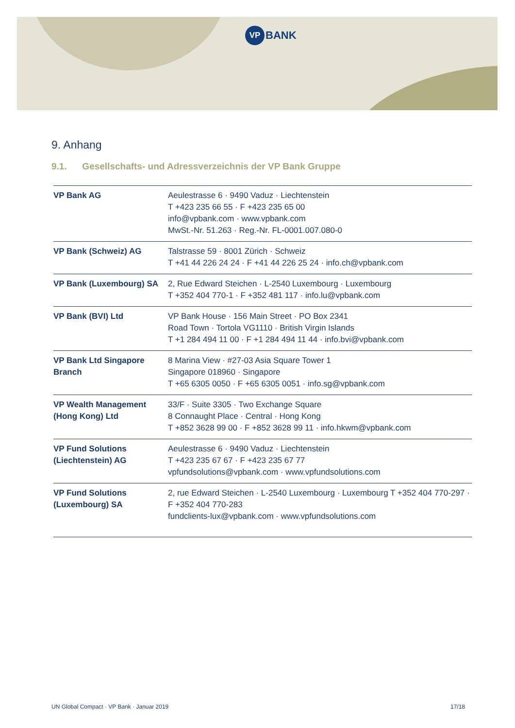VP BANK
9. Anhang
9.1. Gesellschafts- und Adressverzeichnis der VP Bank Gruppe
| VP Bank AG | Aeulestrasse 6 · 9490 Vaduz · Liechtenstein T +423 235 66 55 · F +423 235 65 00 info@vpbank.com · www.vpbank.com MwSt.-Nr. 51.263 · Reg.-Nr. FL-0001.007.080-0 |
| VP Bank (Schweiz) AG | Talstrasse 59 · 8001 Zürich · Schweiz T +41 44 226 24 24 · F +41 44 226 25 24 · info.ch@vpbank.com |
| VP Bank (Luxembourg) SA | 2, Rue Edward Steichen · L-2540 Luxembourg · Luxembourg T +352 404 770-1 · F +352 481 117 · info.lu@vpbank.com |
| VP Bank (BVI) Ltd | VP Bank House · 156 Main Street · PO Box 2341 Road Town · Tortola VG1110 · British Virgin Islands T +1 284 494 11 00 · F +1 284 494 11 44 · info.bvi@vpbank.com |
| VP Bank Ltd Singapore Branch | 8 Marina View · #27-03 Asia Square Tower 1 Singapore 018960 · Singapore T +65 6305 0050 · F +65 6305 0051 · info.sg@vpbank.com |
| VP Wealth Management (Hong Kong) Ltd | 33/F · Suite 3305 · Two Exchange Square 8 Connaught Place · Central · Hong Kong T +852 3628 99 00 · F +852 3628 99 11 · info.hkwm@vpbank.com |
| VP Fund Solutions (Liechtenstein) AG | Aeulestrasse 6 · 9490 Vaduz · Liechtenstein T +423 235 67 67 · F +423 235 67 77 vpfundsolutions@vpbank.com · www.vpfundsolutions.com |
| VP Fund Solutions (Luxembourg) SA | 2, rue Edward Steichen · L-2540 Luxembourg · Luxembourg T +352 404 770-297 · F +352 404 770-283 fundclients-lux@vpbank.com · www.vpfundsolutions.com |
UN Global Compact · VP Bank · Januar 2019 17/18